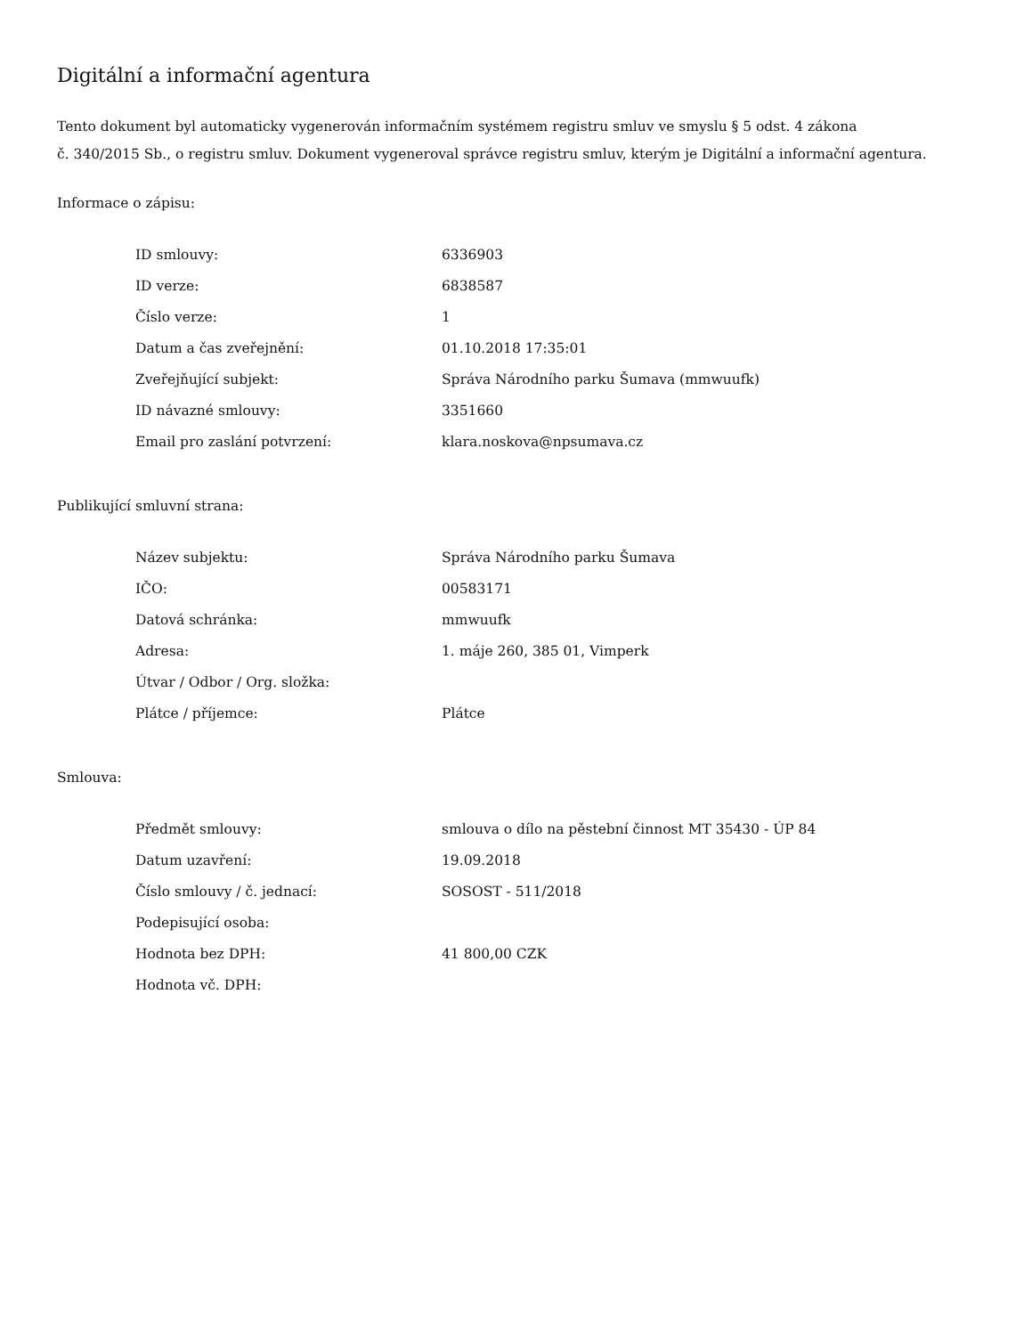Digitální a informační agentura
Tento dokument byl automaticky vygenerován informačním systémem registru smluv ve smyslu § 5 odst. 4 zákona
č. 340/2015 Sb., o registru smluv. Dokument vygeneroval správce registru smluv, kterým je Digitální a informační agentura.
Informace o zápisu:
| ID smlouvy: | 6336903 |
| ID verze: | 6838587 |
| Číslo verze: | 1 |
| Datum a čas zveřejnění: | 01.10.2018 17:35:01 |
| Zveřejňující subjekt: | Správa Národního parku Šumava (mmwuufk) |
| ID návazné smlouvy: | 3351660 |
| Email pro zaslání potvrzení: | klara.noskova@npsumava.cz |
Publikující smluvní strana:
| Název subjektu: | Správa Národního parku Šumava |
| IČO: | 00583171 |
| Datová schránka: | mmwuufk |
| Adresa: | 1. máje 260, 385 01, Vimperk |
| Útvar / Odbor / Org. složka: | |
| Plátce / příjemce: | Plátce |
Smlouva:
| Předmět smlouvy: | smlouva o dílo na pěstební činnost MT 35430 - ÚP 84 |
| Datum uzavření: | 19.09.2018 |
| Číslo smlouvy / č. jednací: | SOSOST - 511/2018 |
| Podepisující osoba: | |
| Hodnota bez DPH: | 41 800,00 CZK |
| Hodnota vč. DPH: | |